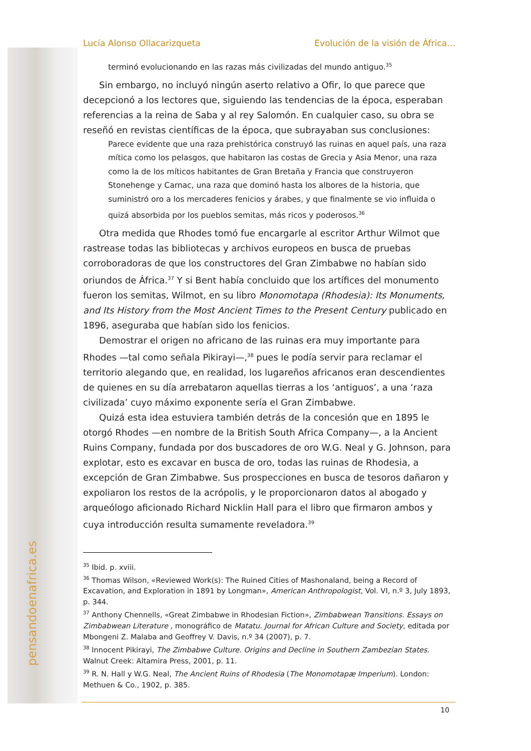pensandoenafrica.es
Lucía Alonso Ollacarizqueta Evolución de la visión de África…
terminó evolucionando en las razas más civilizadas del mundo antiguo.<sup>35</sup>
Sin embargo, no incluyó ningún aserto relativo a Ofir, lo que parece que decepcionó a los lectores que, siguiendo las tendencias de la época, esperaban referencias a la reina de Saba y al rey Salomón. En cualquier caso, su obra se reseñó en revistas científicas de la época, que subrayaban sus conclusiones:
Parece evidente que una raza prehistórica construyó las ruinas en aquel país, una raza mítica como los pelasgos, que habitaron las costas de Grecia y Asia Menor, una raza como la de los míticos habitantes de Gran Bretaña y Francia que construyeron Stonehenge y Carnac, una raza que dominó hasta los albores de la historia, que suministró oro a los mercaderes fenicios y árabes, y que finalmente se vio influida o quizá absorbida por los pueblos semitas, más ricos y poderosos.<sup>36</sup>
Otra medida que Rhodes tomó fue encargarle al escritor Arthur Wilmot que rastrease todas las bibliotecas y archivos europeos en busca de pruebas corroboradoras de que los constructores del Gran Zimbabwe no habían sido oriundos de África.<sup>37</sup> Y si Bent había concluido que los artífices del monumento fueron los semitas, Wilmot, en su libro Monomotapa (Rhodesia): Its Monuments, and Its History from the Most Ancient Times to the Present Century publicado en 1896, aseguraba que habían sido los fenicios.
Demostrar el origen no africano de las ruinas era muy importante para Rhodes —tal como señala Pikirayi—,<sup>38</sup> pues le podía servir para reclamar el territorio alegando que, en realidad, los lugareños africanos eran descendientes de quienes en su día arrebataron aquellas tierras a los ‘antiguos’, a una ‘raza civilizada’ cuyo máximo exponente sería el Gran Zimbabwe.
Quizá esta idea estuviera también detrás de la concesión que en 1895 le otorgó Rhodes —en nombre de la British South Africa Company—, a la Ancient Ruins Company, fundada por dos buscadores de oro W.G. Neal y G. Johnson, para explotar, esto es excavar en busca de oro, todas las ruinas de Rhodesia, a excepción de Gran Zimbabwe. Sus prospecciones en busca de tesoros dañaron y expoliaron los restos de la acrópolis, y le proporcionaron datos al abogado y arqueólogo aficionado Richard Nicklin Hall para el libro que firmaron ambos y cuya introducción resulta sumamente reveladora.<sup>39</sup>
<sup>35</sup> Ibid. p. xviii.
<sup>36</sup> Thomas Wilson, «Reviewed Work(s): The Ruined Cities of Mashonaland, being a Record of Excavation, and Exploration in 1891 by Longman», American Anthropologist, Vol. VI, n.º 3, July 1893, p. 344.
<sup>37</sup> Anthony Chennells, «Great Zimbabwe in Rhodesian Fiction», Zimbabwean Transitions. Essays on Zimbabwean Literature , monográfico de Matatu. Journal for African Culture and Society, editada por Mbongeni Z. Malaba and Geoffrey V. Davis, n.º 34 (2007), p. 7.
<sup>38</sup> Innocent Pikirayi, The Zimbabwe Culture. Origins and Decline in Southern Zambezian States. Walnut Creek: Altamira Press, 2001, p. 11.
<sup>39</sup> R. N. Hall y W.G. Neal, The Ancient Ruins of Rhodesia (The Monomotapæ Imperium). London: Methuen & Co., 1902, p. 385.
10